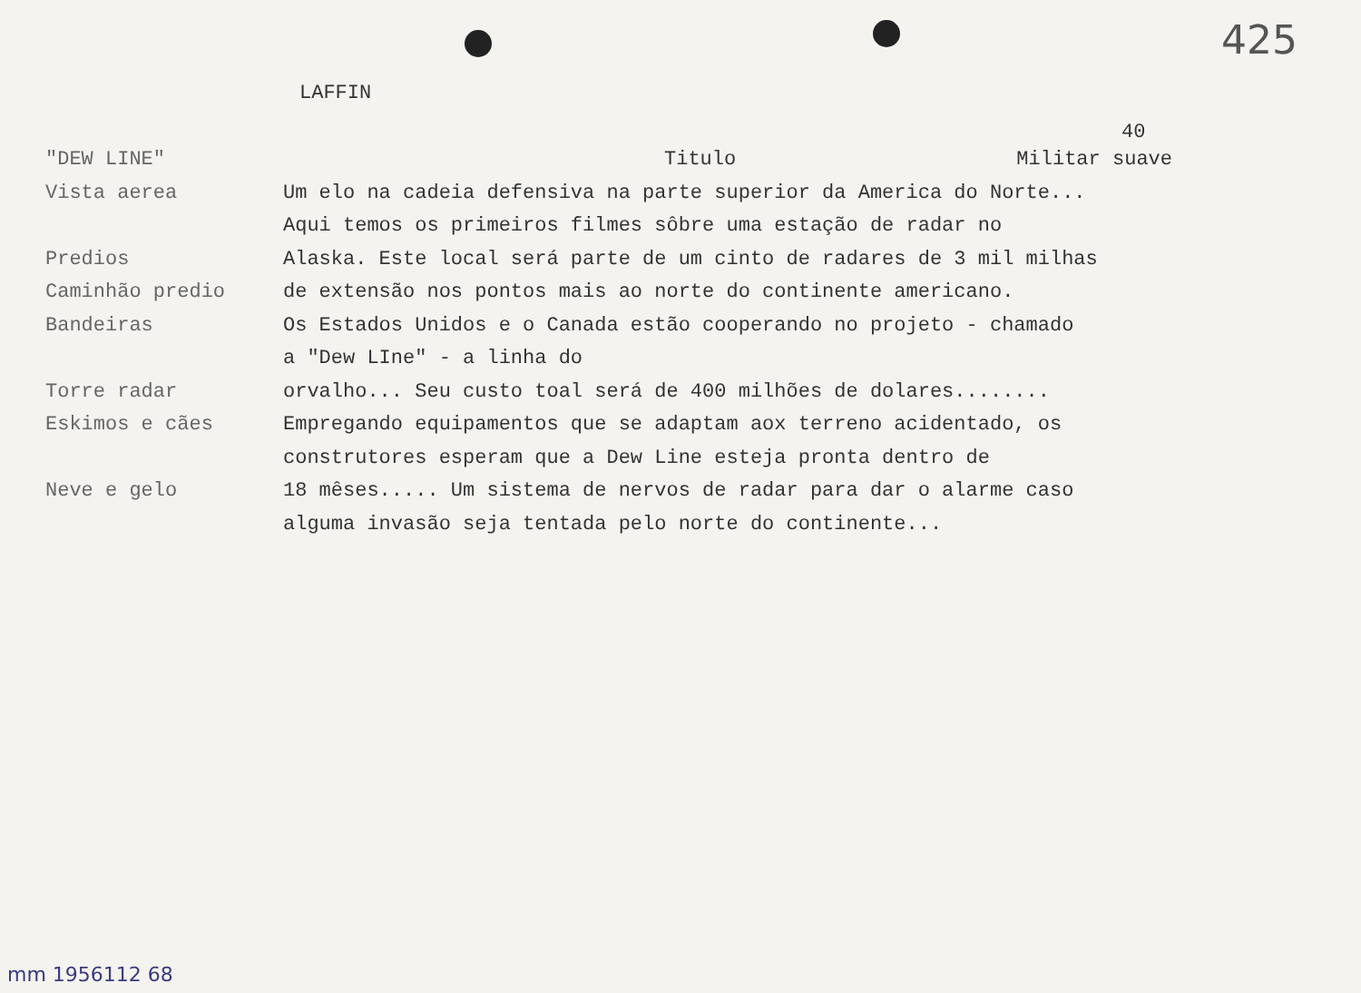425
LAFFIN
40
"DEW LINE" Titulo Militar suave
Vista aerea Um elo na cadeia defensiva na parte superior da America do Norte...
Aqui temos os primeiros filmes sôbre uma estação de radar no
Predios Alaska. Este local será parte de um cinto de radares de 3 mil milhas
Caminhão predio de extensão nos pontos mais ao norte do continente americano.
Bandeiras Os Estados Unidos e o Canada estão cooperando no projeto - chamado
a "Dew LIne" - a linha do
Torre radar orvalho... Seu custo toal será de 400 milhões de dolares........
Eskimos e cães Empregando equipamentos que se adaptam aox terreno acidentado, os
construtores esperam que a Dew Line esteja pronta dentro de
Neve e gelo 18 mêses..... Um sistema de nervos de radar para dar o alarme caso
alguma invasão seja tentada pelo norte do continente...
mm 1956112 68